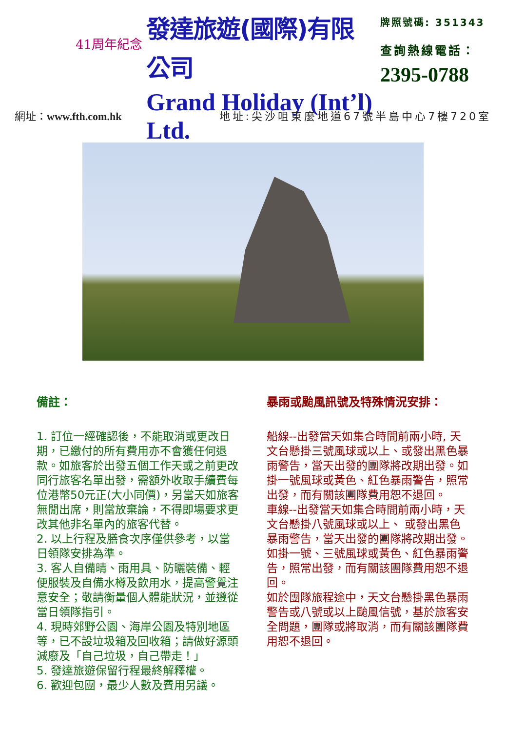41周年紀念
發達旅遊(國際)有限公司
Grand Holiday (Int’l) Ltd.
牌照號碼: 351343
查詢熱線電話：
2395-0788
網址：www.fth.com.hk 地址:尖沙咀東麼地道67號半島中心7樓720室
備註：
1. 訂位一經確認後，不能取消或更改日期，已繳付的所有費用亦不會獲任何退款。如旅客於出發五個工作天或之前更改同行旅客名單出發，需額外收取手續費每位港幣50元正(大小同價)，另當天如旅客無閒出席，則當放棄論，不得即場要求更改其他非名單內的旅客代替。
2. 以上行程及膳食次序僅供參考，以當日領隊安排為準。
3. 客人自備晴、雨用具、防曬裝備、輕便服裝及自備水樽及飲用水，提高警覺注意安全；敬請衡量個人體能狀況，並遵從當日領隊指引。
4. 現時郊野公園、海岸公園及特別地區等，已不設垃圾箱及回收箱；請做好源頭減廢及「自己垃圾，自己帶走！」
5. 發達旅遊保留行程最終解釋權。
6. 歡迎包團，最少人數及費用另議。
暴雨或颱風訊號及特殊情況安排：
船線--出發當天如集合時間前兩小時, 天文台懸掛三號風球或以上、或發出黑色暴雨警告，當天出發的團隊將改期出發。如掛一號風球或黃色、紅色暴雨警告，照常出發，而有關該團隊費用恕不退回。
車線--出發當天如集合時間前兩小時，天文台懸掛八號風球或以上、 或發出黑色暴雨警告，當天出發的團隊將改期出發。如掛一號、三號風球或黃色、紅色暴雨警告，照常出發，而有關該團隊費用恕不退回。
如於團隊旅程途中，天文台懸掛黑色暴雨警告或八號或以上颱風信號，基於旅客安全問題，團隊或將取消，而有關該團隊費用恕不退回。